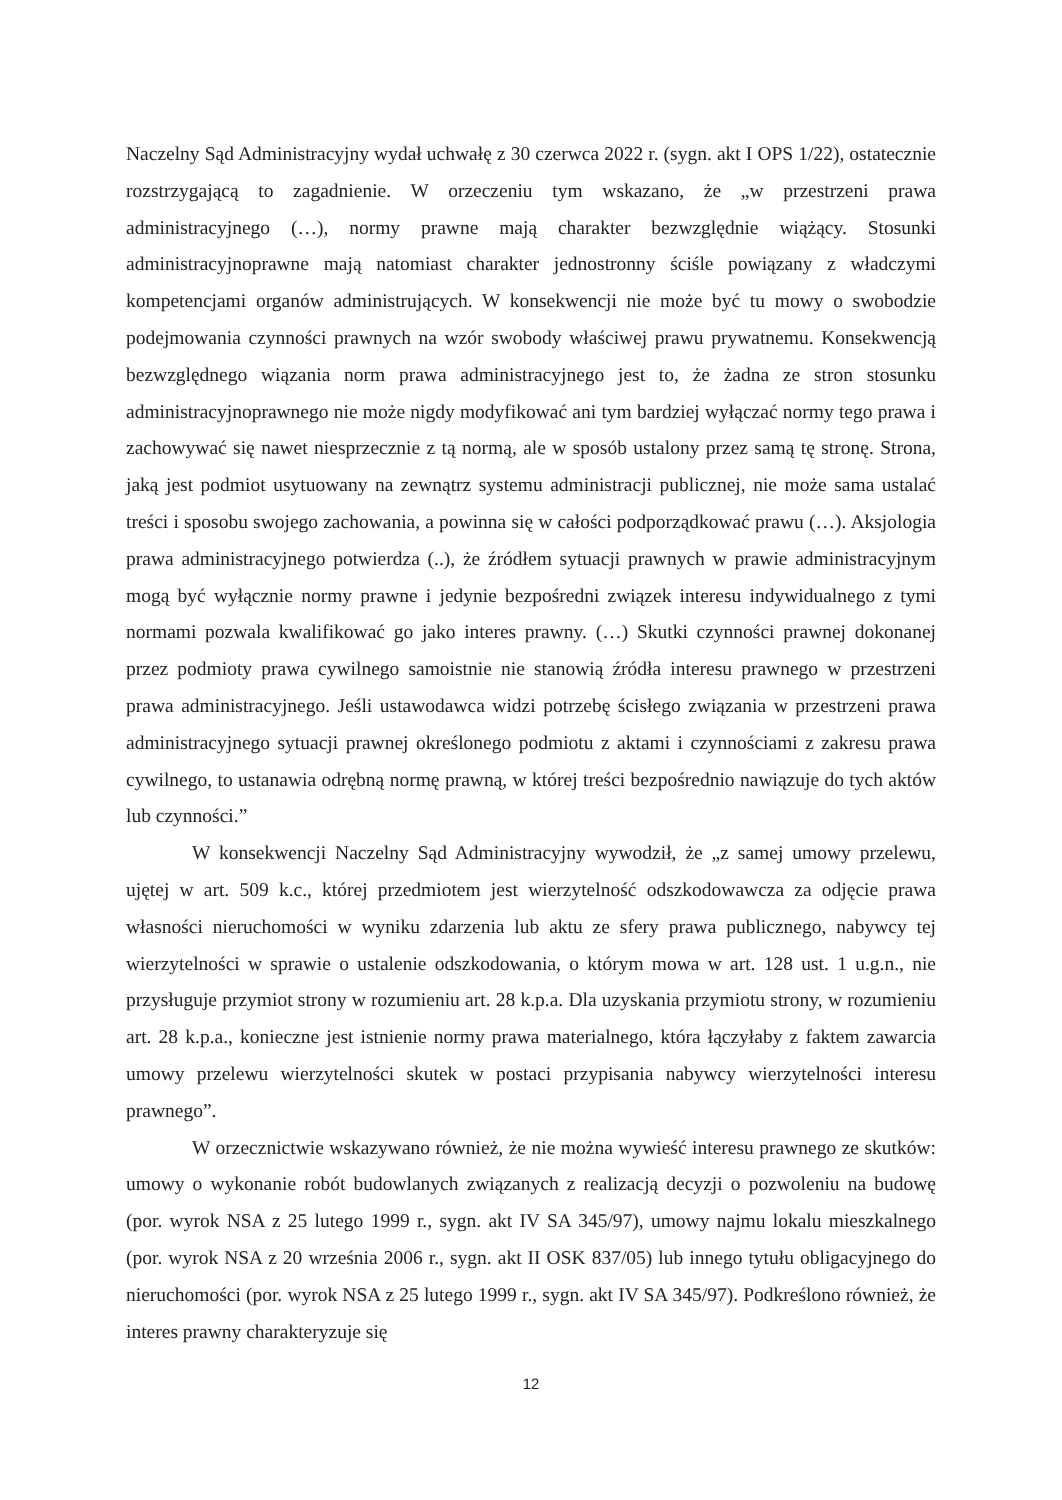Naczelny Sąd Administracyjny wydał uchwałę z 30 czerwca 2022 r. (sygn. akt I OPS 1/22), ostatecznie rozstrzygającą to zagadnienie. W orzeczeniu tym wskazano, że „w przestrzeni prawa administracyjnego (…), normy prawne mają charakter bezwzględnie wiążący. Stosunki administracyjnoprawne mają natomiast charakter jednostronny ściśle powiązany z władczymi kompetencjami organów administrujących. W konsekwencji nie może być tu mowy o swobodzie podejmowania czynności prawnych na wzór swobody właściwej prawu prywatnemu. Konsekwencją bezwzględnego wiązania norm prawa administracyjnego jest to, że żadna ze stron stosunku administracyjnoprawnego nie może nigdy modyfikować ani tym bardziej wyłączać normy tego prawa i zachowywać się nawet niesprzecznie z tą normą, ale w sposób ustalony przez samą tę stronę. Strona, jaką jest podmiot usytuowany na zewnątrz systemu administracji publicznej, nie może sama ustalać treści i sposobu swojego zachowania, a powinna się w całości podporządkować prawu (…). Aksjologia prawa administracyjnego potwierdza (..), że źródłem sytuacji prawnych w prawie administracyjnym mogą być wyłącznie normy prawne i jedynie bezpośredni związek interesu indywidualnego z tymi normami pozwala kwalifikować go jako interes prawny. (…) Skutki czynności prawnej dokonanej przez podmioty prawa cywilnego samoistnie nie stanowią źródła interesu prawnego w przestrzeni prawa administracyjnego. Jeśli ustawodawca widzi potrzebę ścisłego związania w przestrzeni prawa administracyjnego sytuacji prawnej określonego podmiotu z aktami i czynnościami z zakresu prawa cywilnego, to ustanawia odrębną normę prawną, w której treści bezpośrednio nawiązuje do tych aktów lub czynności.”
W konsekwencji Naczelny Sąd Administracyjny wywodził, że „z samej umowy przelewu, ujętej w art. 509 k.c., której przedmiotem jest wierzytelność odszkodowawcza za odjęcie prawa własności nieruchomości w wyniku zdarzenia lub aktu ze sfery prawa publicznego, nabywcy tej wierzytelności w sprawie o ustalenie odszkodowania, o którym mowa w art. 128 ust. 1 u.g.n., nie przysługuje przymiot strony w rozumieniu art. 28 k.p.a. Dla uzyskania przymiotu strony, w rozumieniu art. 28 k.p.a., konieczne jest istnienie normy prawa materialnego, która łączyłaby z faktem zawarcia umowy przelewu wierzytelności skutek w postaci przypisania nabywcy wierzytelności interesu prawnego”.
W orzecznictwie wskazywano również, że nie można wywieść interesu prawnego ze skutków: umowy o wykonanie robót budowlanych związanych z realizacją decyzji o pozwoleniu na budowę (por. wyrok NSA z 25 lutego 1999 r., sygn. akt IV SA 345/97), umowy najmu lokalu mieszkalnego (por. wyrok NSA z 20 września 2006 r., sygn. akt II OSK 837/05) lub innego tytułu obligacyjnego do nieruchomości (por. wyrok NSA z 25 lutego 1999 r., sygn. akt IV SA 345/97). Podkreślono również, że interes prawny charakteryzuje się
12